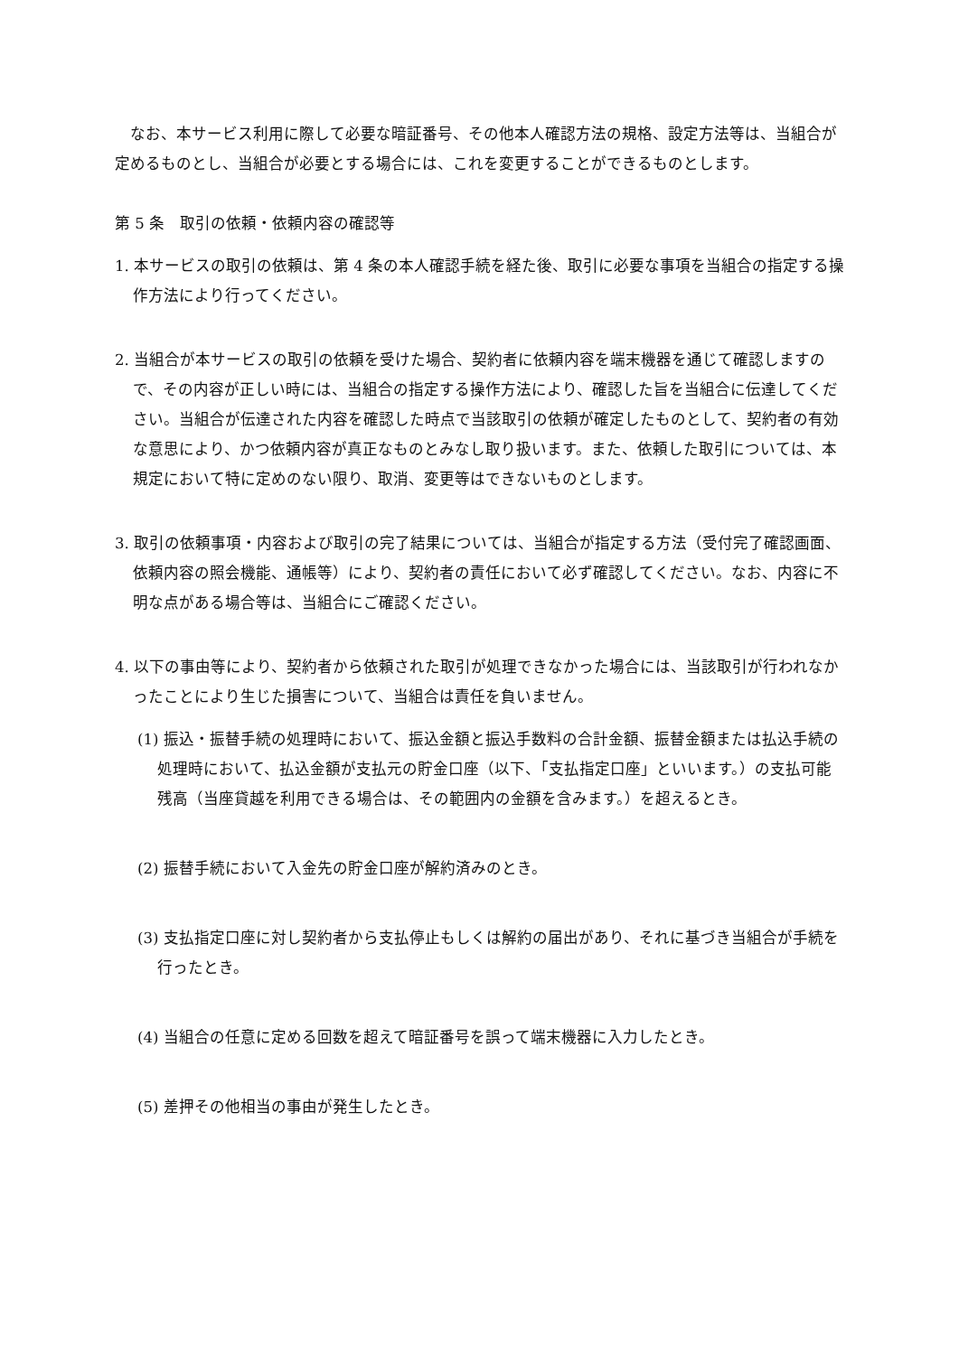なお、本サービス利用に際して必要な暗証番号、その他本人確認方法の規格、設定方法等は、当組合が定めるものとし、当組合が必要とする場合には、これを変更することができるものとします。
第 5 条　取引の依頼・依頼内容の確認等
1. 本サービスの取引の依頼は、第 4 条の本人確認手続を経た後、取引に必要な事項を当組合の指定する操作方法により行ってください。
2. 当組合が本サービスの取引の依頼を受けた場合、契約者に依頼内容を端末機器を通じて確認しますので、その内容が正しい時には、当組合の指定する操作方法により、確認した旨を当組合に伝達してください。当組合が伝達された内容を確認した時点で当該取引の依頼が確定したものとして、契約者の有効な意思により、かつ依頼内容が真正なものとみなし取り扱います。また、依頼した取引については、本規定において特に定めのない限り、取消、変更等はできないものとします。
3. 取引の依頼事項・内容および取引の完了結果については、当組合が指定する方法（受付完了確認画面、依頼内容の照会機能、通帳等）により、契約者の責任において必ず確認してください。なお、内容に不明な点がある場合等は、当組合にご確認ください。
4. 以下の事由等により、契約者から依頼された取引が処理できなかった場合には、当該取引が行われなかったことにより生じた損害について、当組合は責任を負いません。
(1) 振込・振替手続の処理時において、振込金額と振込手数料の合計金額、振替金額または払込手続の処理時において、払込金額が支払元の貯金口座（以下、「支払指定口座」といいます。）の支払可能残高（当座貸越を利用できる場合は、その範囲内の金額を含みます。）を超えるとき。
(2) 振替手続において入金先の貯金口座が解約済みのとき。
(3) 支払指定口座に対し契約者から支払停止もしくは解約の届出があり、それに基づき当組合が手続を行ったとき。
(4) 当組合の任意に定める回数を超えて暗証番号を誤って端末機器に入力したとき。
(5) 差押その他相当の事由が発生したとき。